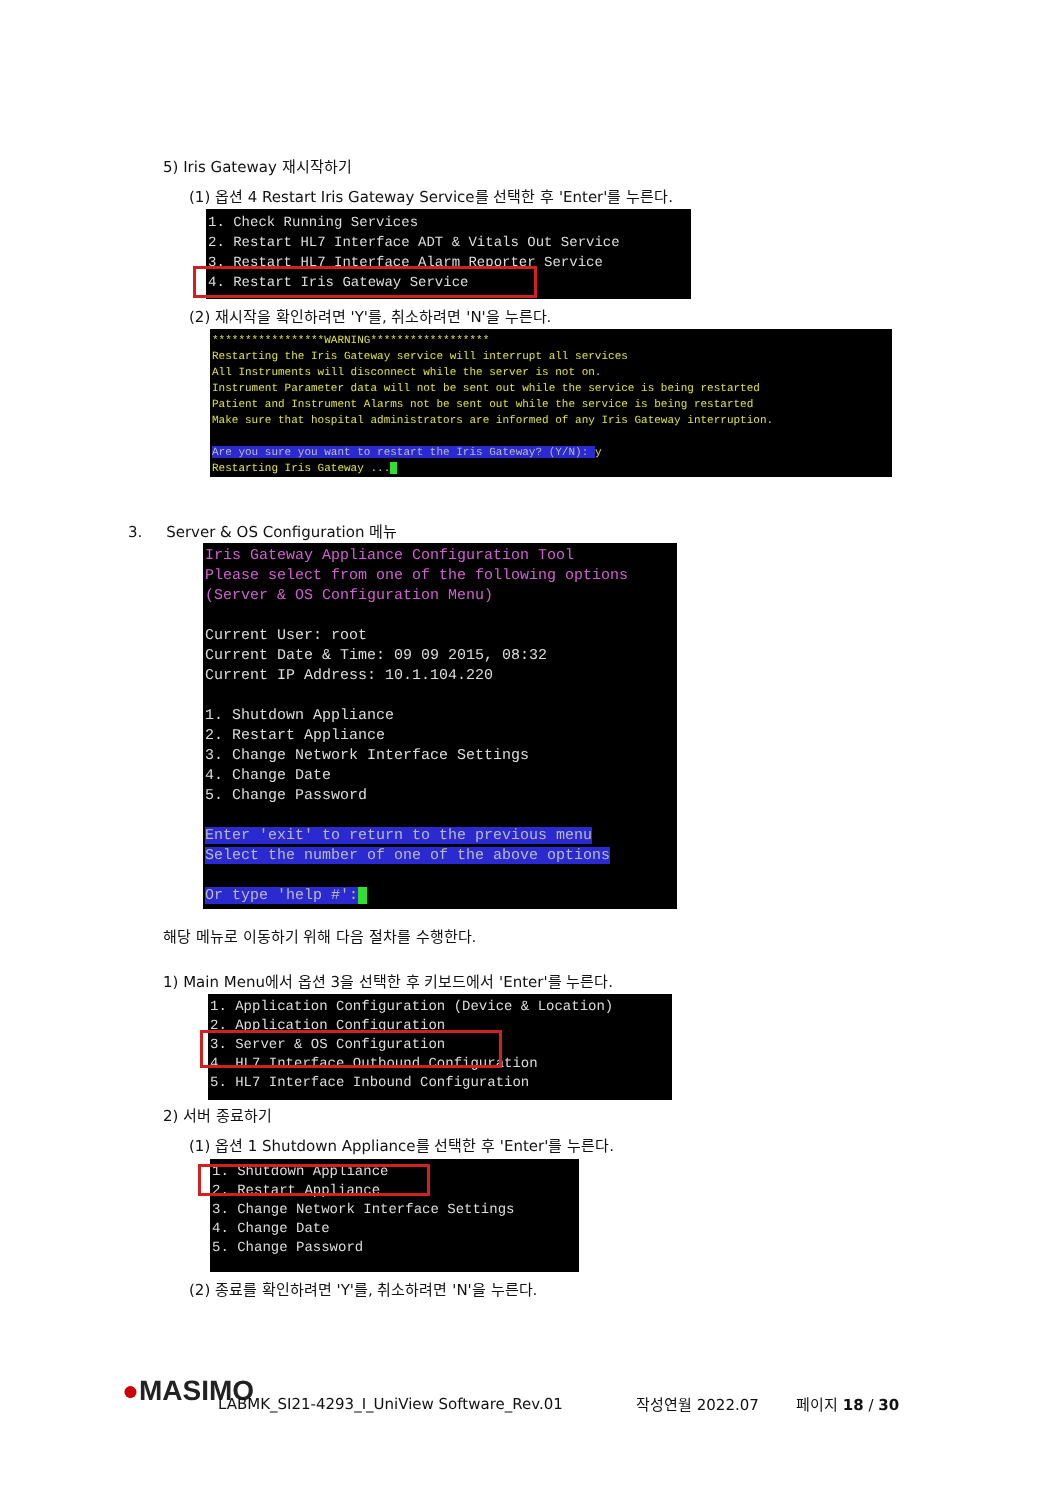5) Iris Gateway 재시작하기
(1) 옵션 4 Restart Iris Gateway Service를 선택한 후 'Enter'를 누른다.
1. Check Running Services 2. Restart HL7 Interface ADT & Vitals Out Service 3. Restart HL7 Interface Alarm Reporter Service 4. Restart Iris Gateway Service
(2) 재시작을 확인하려면 'Y'를, 취소하려면 'N'을 누른다.
*****************WARNING****************** Restarting the Iris Gateway service will interrupt all services All Instruments will disconnect while the server is not on. Instrument Parameter data will not be sent out while the service is being restarted Patient and Instrument Alarms not be sent out while the service is being restarted Make sure that hospital administrators are informed of any Iris Gateway interruption. Are you sure you want to restart the Iris Gateway? (Y/N): y Restarting Iris Gateway ..._
3. Server & OS Configuration 메뉴
Iris Gateway Appliance Configuration Tool Please select from one of the following options (Server & OS Configuration Menu) Current User: root Current Date & Time: 09 09 2015, 08:32 Current IP Address: 10.1.104.220 1. Shutdown Appliance 2. Restart Appliance 3. Change Network Interface Settings 4. Change Date 5. Change Password Enter 'exit' to return to the previous menu Select the number of one of the above options Or type 'help #':_
해당 메뉴로 이동하기 위해 다음 절차를 수행한다.
1) Main Menu에서 옵션 3을 선택한 후 키보드에서 'Enter'를 누른다.
1. Application Configuration (Device & Location) 2. Application Configuration 3. Server & OS Configuration 4. HL7 Interface Outbound Configuration 5. HL7 Interface Inbound Configuration
2) 서버 종료하기
(1) 옵션 1 Shutdown Appliance를 선택한 후 'Enter'를 누른다.
1. Shutdown Appliance 2. Restart Appliance 3. Change Network Interface Settings 4. Change Date 5. Change Password
(2) 종료를 확인하려면 'Y'를, 취소하려면 'N'을 누른다.
●MASIMO LABMK_SI21-4293_I_UniView Software_Rev.01 작성연월 2022.07 페이지 18 / 30